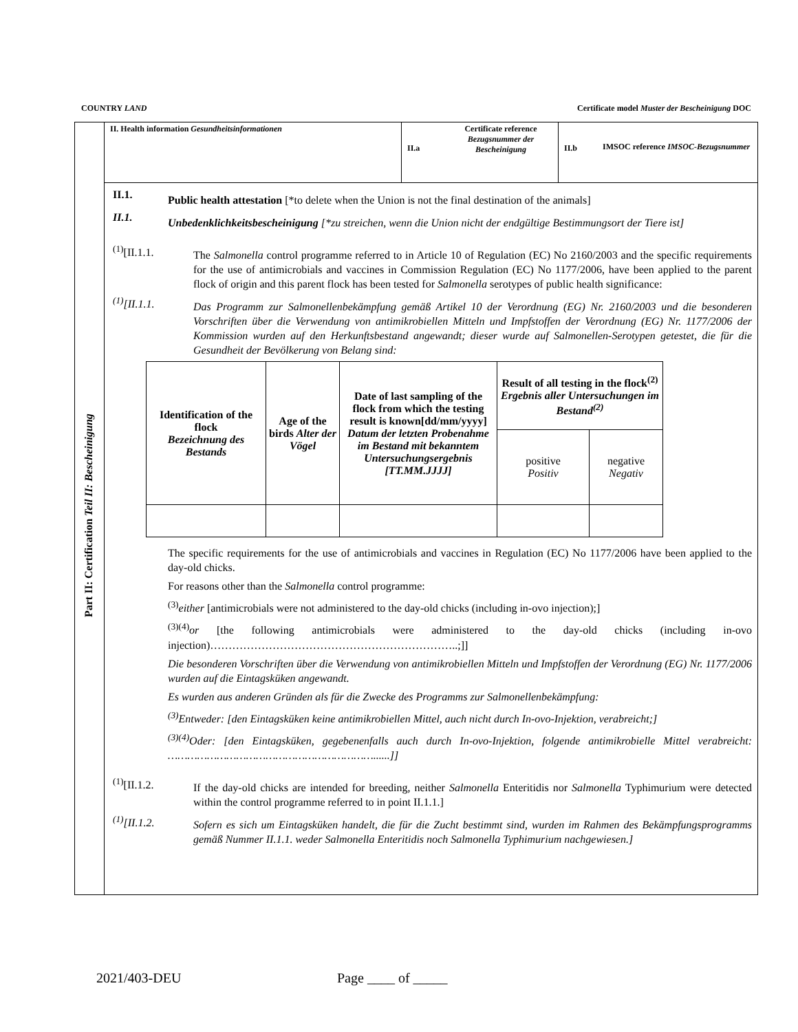COUNTRY LAND Certificate model Muster der Bescheinigung DOC
Part II: Certification Teil II: Bescheinigung
II. Health information Gesundheitsinformationen
II.a
Certificate reference Bezugsnummer der Bescheinigung
II.b IMSOC reference IMSOC-Bezugsnummer
II.1.
Public health attestation [*to delete when the Union is not the final destination of the animals]
II.1.
Unbedenklichkeitsbescheinigung [*zu streichen, wenn die Union nicht der endgültige Bestimmungsort der Tiere ist]
<sup>(1)</sup> [II.1.1.
The Salmonella control programme referred to in Article 10 of Regulation (EC) No 2160/2003 and the specific requirements for the use of antimicrobials and vaccines in Commission Regulation (EC) No 1177/2006, have been applied to the parent flock of origin and this parent flock has been tested for Salmonella serotypes of public health significance:
<sup>(1)</sup> [II.1.1.
Das Programm zur Salmonellenbekämpfung gemäß Artikel 10 der Verordnung (EG) Nr. 2160/2003 und die besonderen Vorschriften über die Verwendung von antimikrobiellen Mitteln und Impfstoffen der Verordnung (EG) Nr. 1177/2006 der Kommission wurden auf den Herkunftsbestand angewandt; dieser wurde auf Salmonellen-Serotypen getestet, die für die Gesundheit der Bevölkerung von Belang sind:
| Identification of the flock Bezeichnung des Bestands | Age of the birds Alter der Vögel | Date of last sampling of the flock from which the testing result is known[dd/mm/yyyy] Datum der letzten Probenahme im Bestand mit bekanntem Untersuchungsergebnis [TT.MM.JJJJ] | Result of all testing in the flock<sup>(2)</sup> Ergebnis aller Untersuchungen im Bestand<sup>(2)</sup> | |
| | | | positive Positiv | negative Negativ |
The specific requirements for the use of antimicrobials and vaccines in Regulation (EC) No 1177/2006 have been applied to the day-old chicks.
For reasons other than the Salmonella control programme:
<sup>(3)</sup> either [antimicrobials were not administered to the day-old chicks (including in-ovo injection);]
<sup>(3)(4)</sup>or [the following antimicrobials were administered to the day-old chicks (including in-ovo injection)…………………………………………………………..;]]
Die besonderen Vorschriften über die Verwendung von antimikrobiellen Mitteln und Impfstoffen der Verordnung (EG) Nr. 1177/2006 wurden auf die Eintagsküken angewandt.
Es wurden aus anderen Gründen als für die Zwecke des Programms zur Salmonellenbekämpfung:
<sup>(3)</sup> Entweder: [den Eintagsküken keine antimikrobiellen Mittel, auch nicht durch In-ovo-Injektion, verabreicht;]
<sup>(3)(4)</sup>Oder: [den Eintagsküken, gegebenenfalls auch durch In-ovo-Injektion, folgende antimikrobielle Mittel verabreicht: ………………………………………………………......]]
<sup>(1)</sup> [II.1.2.
If the day-old chicks are intended for breeding, neither Salmonella Enteritidis nor Salmonella Typhimurium were detected within the control programme referred to in point II.1.1.]
<sup>(1)</sup> [II.1.2.
Sofern es sich um Eintagsküken handelt, die für die Zucht bestimmt sind, wurden im Rahmen des Bekämpfungsprogramms gemäß Nummer II.1.1. weder Salmonella Enteritidis noch Salmonella Typhimurium nachgewiesen.]
2021/403-DEU Page ____ of _____